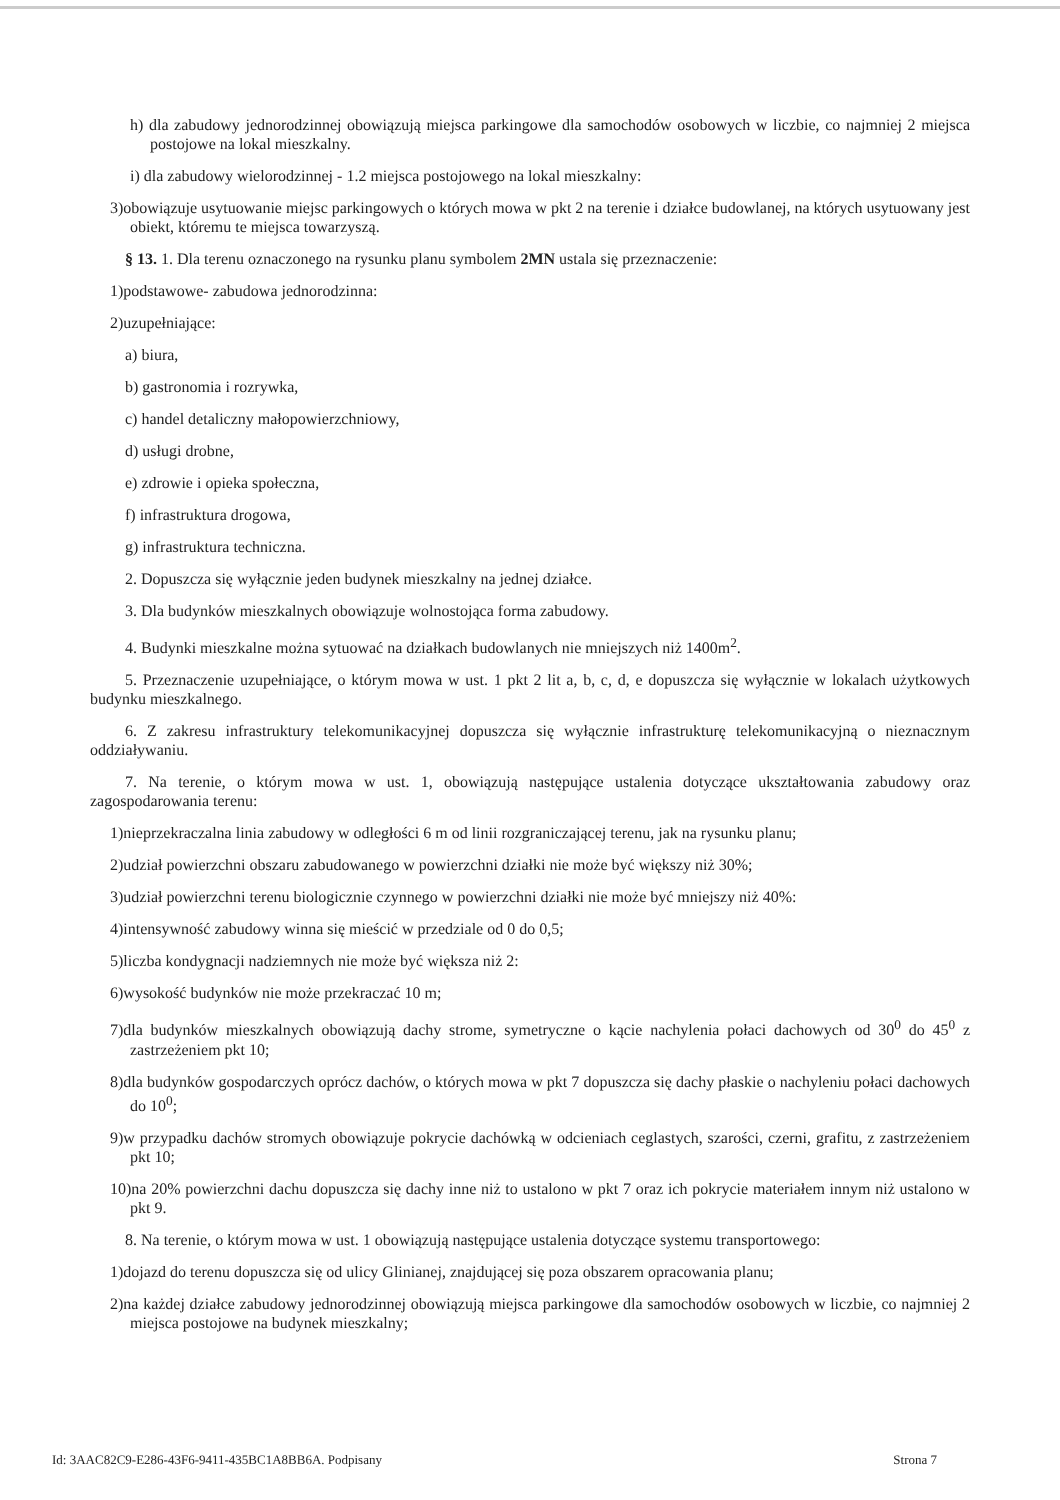h) dla zabudowy jednorodzinnej obowiązują miejsca parkingowe dla samochodów osobowych w liczbie, co najmniej 2 miejsca postojowe na lokal mieszkalny.
i) dla zabudowy wielorodzinnej - 1.2 miejsca postojowego na lokal mieszkalny:
3)obowiązuje usytuowanie miejsc parkingowych o których mowa w pkt 2 na terenie i działce budowlanej, na których usytuowany jest obiekt, któremu te miejsca towarzyszą.
§ 13. 1. Dla terenu oznaczonego na rysunku planu symbolem 2MN ustala się przeznaczenie:
1)podstawowe- zabudowa jednorodzinna:
2)uzupełniające:
a) biura,
b) gastronomia i rozrywka,
c) handel detaliczny małopowierzchniowy,
d) usługi drobne,
e) zdrowie i opieka społeczna,
f) infrastruktura drogowa,
g) infrastruktura techniczna.
2. Dopuszcza się wyłącznie jeden budynek mieszkalny na jednej działce.
3. Dla budynków mieszkalnych obowiązuje wolnostojąca forma zabudowy.
4. Budynki mieszkalne można sytuować na działkach budowlanych nie mniejszych niż 1400m<sup>2</sup>.
5. Przeznaczenie uzupełniające, o którym mowa w ust. 1 pkt 2 lit a, b, c, d, e dopuszcza się wyłącznie w lokalach użytkowych budynku mieszkalnego.
6. Z zakresu infrastruktury telekomunikacyjnej dopuszcza się wyłącznie infrastrukturę telekomunikacyjną o nieznacznym oddziaływaniu.
7. Na terenie, o którym mowa w ust. 1, obowiązują następujące ustalenia dotyczące ukształtowania zabudowy oraz zagospodarowania terenu:
1)nieprzekraczalna linia zabudowy w odległości 6 m od linii rozgraniczającej terenu, jak na rysunku planu;
2)udział powierzchni obszaru zabudowanego w powierzchni działki nie może być większy niż 30%;
3)udział powierzchni terenu biologicznie czynnego w powierzchni działki nie może być mniejszy niż 40%:
4)intensywność zabudowy winna się mieścić w przedziale od 0 do 0,5;
5)liczba kondygnacji nadziemnych nie może być większa niż 2:
6)wysokość budynków nie może przekraczać 10 m;
7)dla budynków mieszkalnych obowiązują dachy strome, symetryczne o kącie nachylenia połaci dachowych od 30<sup>0</sup> do 45<sup>0</sup> z zastrzeżeniem pkt 10;
8)dla budynków gospodarczych oprócz dachów, o których mowa w pkt 7 dopuszcza się dachy płaskie o nachyleniu połaci dachowych do 10<sup>0</sup>;
9)w przypadku dachów stromych obowiązuje pokrycie dachówką w odcieniach ceglastych, szarości, czerni, grafitu, z zastrzeżeniem pkt 10;
10)na 20% powierzchni dachu dopuszcza się dachy inne niż to ustalono w pkt 7 oraz ich pokrycie materiałem innym niż ustalono w pkt 9.
8. Na terenie, o którym mowa w ust. 1 obowiązują następujące ustalenia dotyczące systemu transportowego:
1)dojazd do terenu dopuszcza się od ulicy Glinianej, znajdującej się poza obszarem opracowania planu;
2)na każdej działce zabudowy jednorodzinnej obowiązują miejsca parkingowe dla samochodów osobowych w liczbie, co najmniej 2 miejsca postojowe na budynek mieszkalny;
Id: 3AAC82C9-E286-43F6-9411-435BC1A8BB6A. Podpisany Strona 7